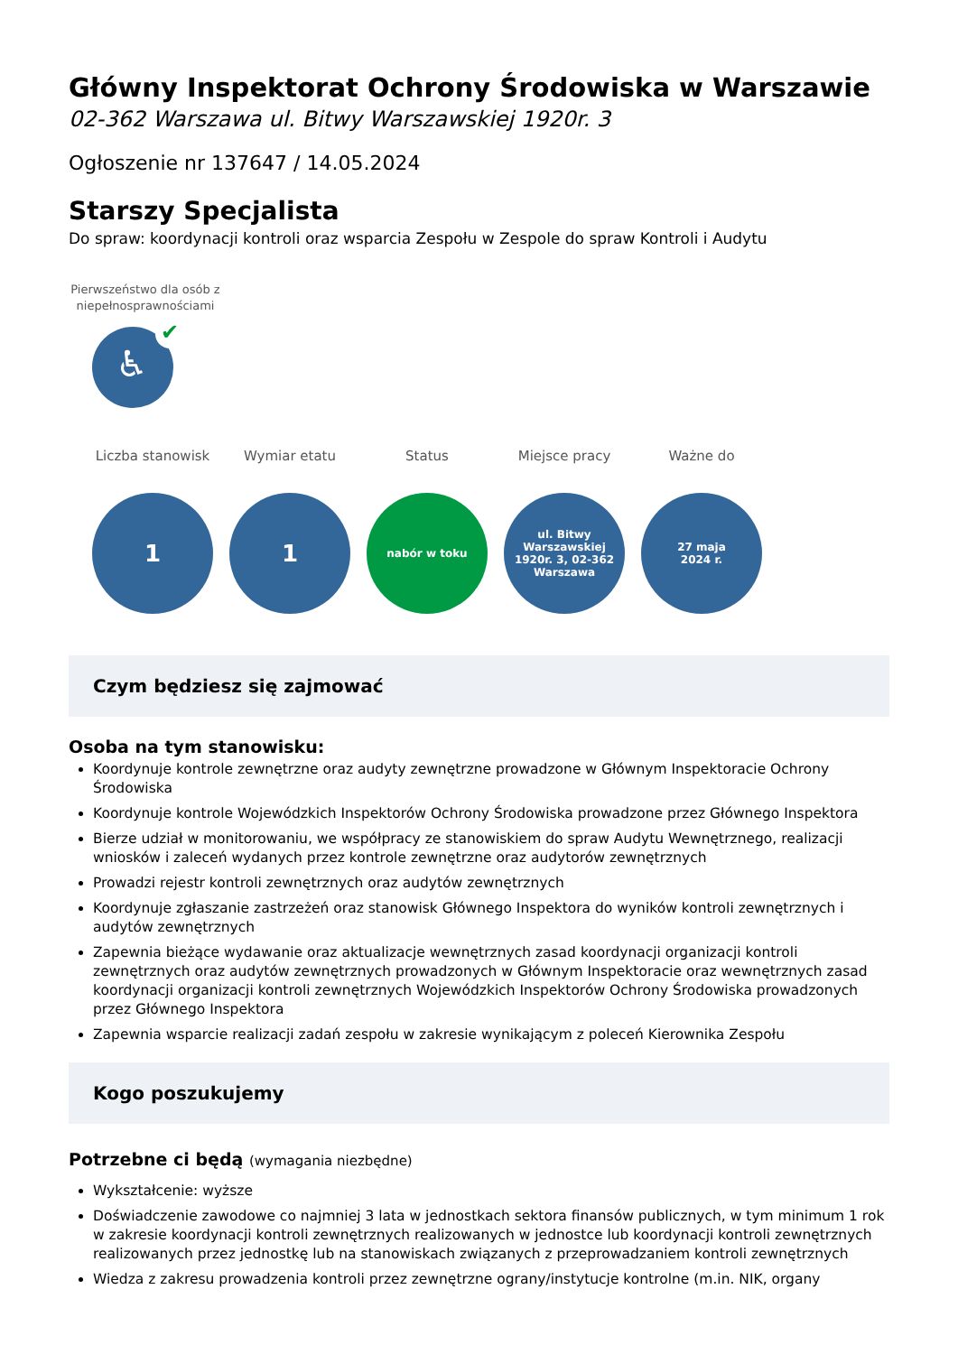Główny Inspektorat Ochrony Środowiska w Warszawie
02-362 Warszawa ul. Bitwy Warszawskiej 1920r. 3
Ogłoszenie nr 137647 / 14.05.2024
Starszy Specjalista
Do spraw: koordynacji kontroli oraz wsparcia Zespołu w Zespole do spraw Kontroli i Audytu
Pierwszeństwo dla osób z niepełnosprawnościami
♿
✔
Liczba stanowisk
1
Wymiar etatu
1
Status
nabór w toku
Miejsce pracy
ul. Bitwy Warszawskiej 1920r. 3, 02-362 Warszawa
Ważne do
27 maja
2024 r.
Czym będziesz się zajmować
Osoba na tym stanowisku:
Koordynuje kontrole zewnętrzne oraz audyty zewnętrzne prowadzone w Głównym Inspektoracie Ochrony Środowiska
Koordynuje kontrole Wojewódzkich Inspektorów Ochrony Środowiska prowadzone przez Głównego Inspektora
Bierze udział w monitorowaniu, we współpracy ze stanowiskiem do spraw Audytu Wewnętrznego, realizacji wniosków i zaleceń wydanych przez kontrole zewnętrzne oraz audytorów zewnętrznych
Prowadzi rejestr kontroli zewnętrznych oraz audytów zewnętrznych
Koordynuje zgłaszanie zastrzeżeń oraz stanowisk Głównego Inspektora do wyników kontroli zewnętrznych i audytów zewnętrznych
Zapewnia bieżące wydawanie oraz aktualizacje wewnętrznych zasad koordynacji organizacji kontroli zewnętrznych oraz audytów zewnętrznych prowadzonych w Głównym Inspektoracie oraz wewnętrznych zasad koordynacji organizacji kontroli zewnętrznych Wojewódzkich Inspektorów Ochrony Środowiska prowadzonych przez Głównego Inspektora
Zapewnia wsparcie realizacji zadań zespołu w zakresie wynikającym z poleceń Kierownika Zespołu
Kogo poszukujemy
Potrzebne ci będą (wymagania niezbędne)
Wykształcenie: wyższe
Doświadczenie zawodowe co najmniej 3 lata w jednostkach sektora finansów publicznych, w tym minimum 1 rok w zakresie koordynacji kontroli zewnętrznych realizowanych w jednostce lub koordynacji kontroli zewnętrznych realizowanych przez jednostkę lub na stanowiskach związanych z przeprowadzaniem kontroli zewnętrznych
Wiedza z zakresu prowadzenia kontroli przez zewnętrzne ograny/instytucje kontrolne (m.in. NIK, organy